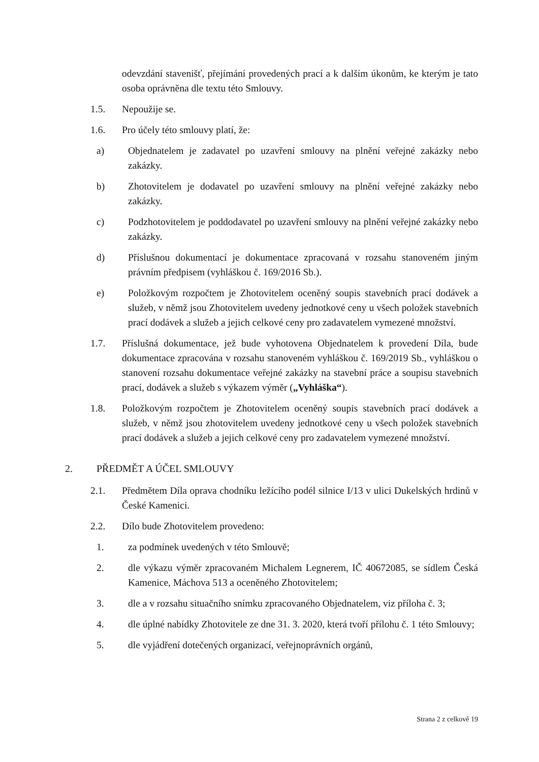odevzdání stavenišť, přejímání provedených prací a k dalším úkonům, ke kterým je tato osoba oprávněna dle textu této Smlouvy.
1.5. Nepoužije se.
1.6. Pro účely této smlouvy platí, že:
a) Objednatelem je zadavatel po uzavření smlouvy na plnění veřejné zakázky nebo zakázky.
b) Zhotovitelem je dodavatel po uzavření smlouvy na plnění veřejné zakázky nebo zakázky.
c) Podzhotovitelem je poddodavatel po uzavření smlouvy na plnění veřejné zakázky nebo zakázky.
d) Příslušnou dokumentací je dokumentace zpracovaná v rozsahu stanoveném jiným právním předpisem (vyhláškou č. 169/2016 Sb.).
e) Položkovým rozpočtem je Zhotovitelem oceněný soupis stavebních prací dodávek a služeb, v němž jsou Zhotovitelem uvedeny jednotkové ceny u všech položek stavebních prací dodávek a služeb a jejich celkové ceny pro zadavatelem vymezené množství.
1.7. Příslušná dokumentace, jež bude vyhotovena Objednatelem k provedení Díla, bude dokumentace zpracována v rozsahu stanoveném vyhláškou č. 169/2019 Sb., vyhláškou o stanovení rozsahu dokumentace veřejné zakázky na stavební práce a soupisu stavebních prací, dodávek a služeb s výkazem výměr („Vyhláška“).
1.8. Položkovým rozpočtem je Zhotovitelem oceněný soupis stavebních prací dodávek a služeb, v němž jsou zhotovitelem uvedeny jednotkové ceny u všech položek stavebních prací dodávek a služeb a jejich celkové ceny pro zadavatelem vymezené množství.
2. PŘEDMĚT A ÚČEL SMLOUVY
2.1. Předmětem Díla oprava chodníku ležícího podél silnice I/13 v ulici Dukelských hrdinů v České Kamenici.
2.2. Dílo bude Zhotovitelem provedeno:
1. za podmínek uvedených v této Smlouvě;
2. dle výkazu výměr zpracovaném Michalem Legnerem, IČ 40672085, se sídlem Česká Kamenice, Máchova 513 a oceněného Zhotovitelem;
3. dle a v rozsahu situačního snímku zpracovaného Objednatelem, viz příloha č. 3;
4. dle úplné nabídky Zhotovitele ze dne 31. 3. 2020, která tvoří přílohu č. 1 této Smlouvy;
5. dle vyjádření dotečených organizací, veřejnoprávních orgánů,
Strana 2 z celkově 19